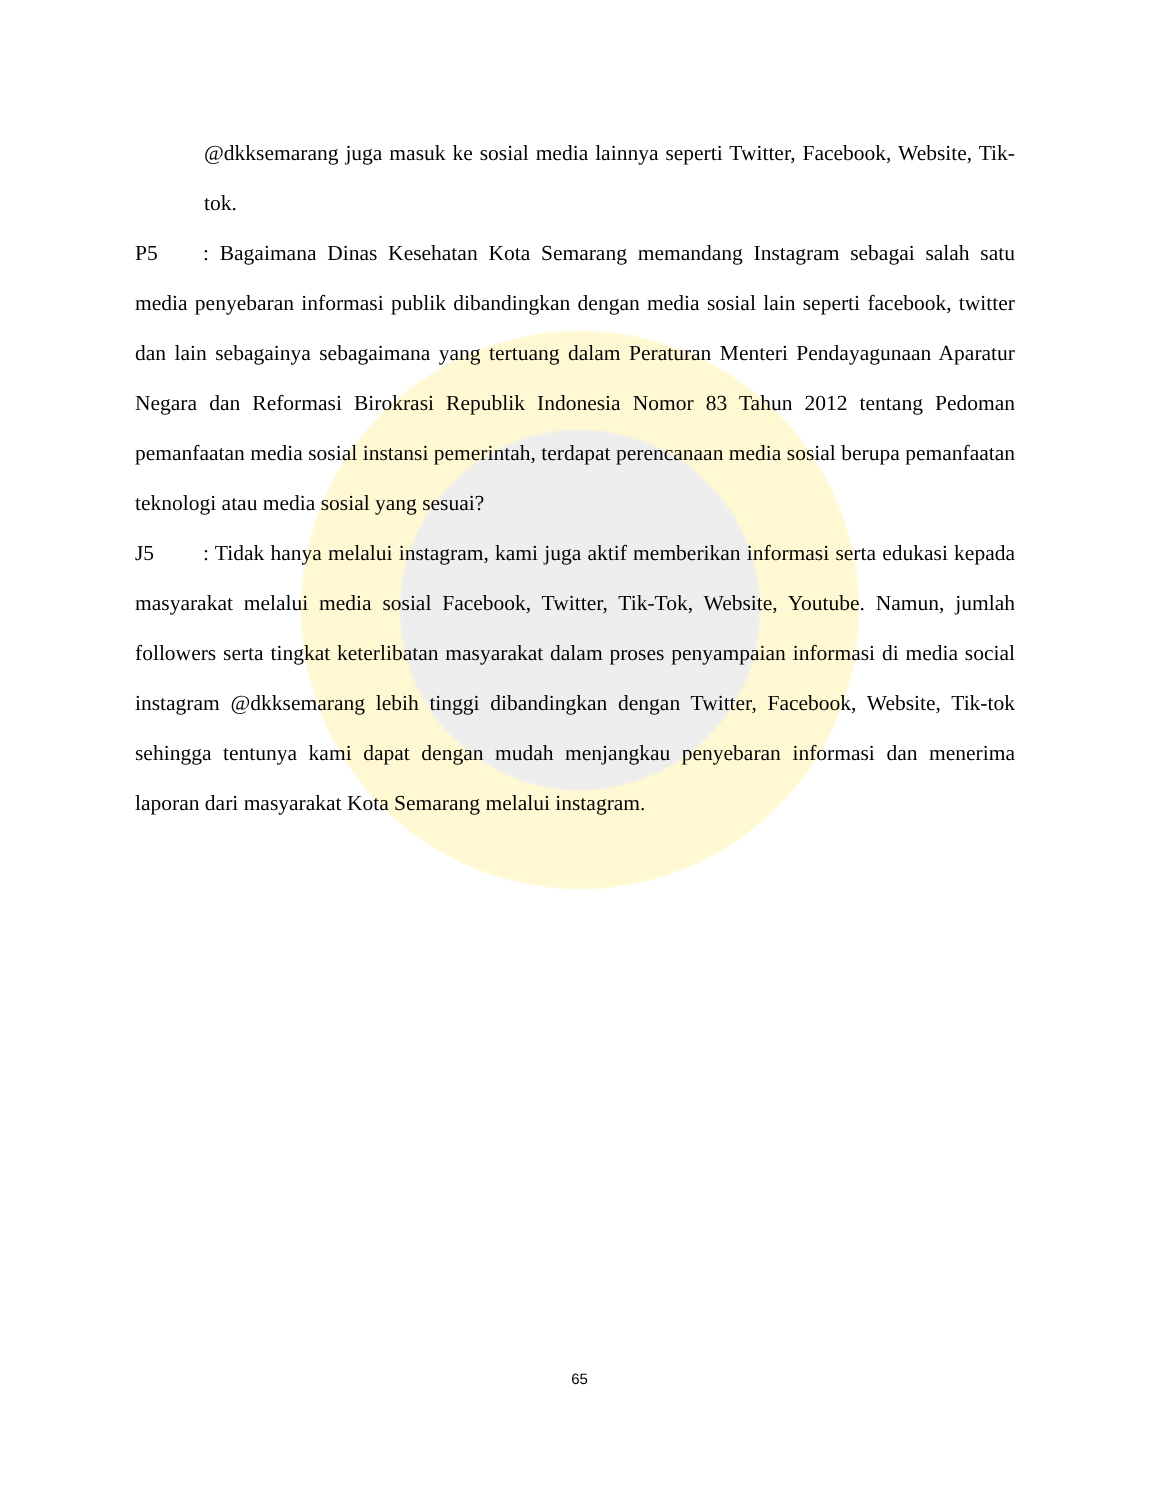@dkksemarang juga masuk ke sosial media lainnya seperti Twitter, Facebook, Website, Tik-tok.
P5: Bagaimana Dinas Kesehatan Kota Semarang memandang Instagram sebagai salah satu media penyebaran informasi publik dibandingkan dengan media sosial lain seperti facebook, twitter dan lain sebagainya sebagaimana yang tertuang dalam Peraturan Menteri Pendayagunaan Aparatur Negara dan Reformasi Birokrasi Republik Indonesia Nomor 83 Tahun 2012 tentang Pedoman pemanfaatan media sosial instansi pemerintah, terdapat perencanaan media sosial berupa pemanfaatan teknologi atau media sosial yang sesuai?
J5: Tidak hanya melalui instagram, kami juga aktif memberikan informasi serta edukasi kepada masyarakat melalui media sosial Facebook, Twitter, Tik-Tok, Website, Youtube. Namun, jumlah followers serta tingkat keterlibatan masyarakat dalam proses penyampaian informasi di media social instagram @dkksemarang lebih tinggi dibandingkan dengan Twitter, Facebook, Website, Tik-tok sehingga tentunya kami dapat dengan mudah menjangkau penyebaran informasi dan menerima laporan dari masyarakat Kota Semarang melalui instagram.
65